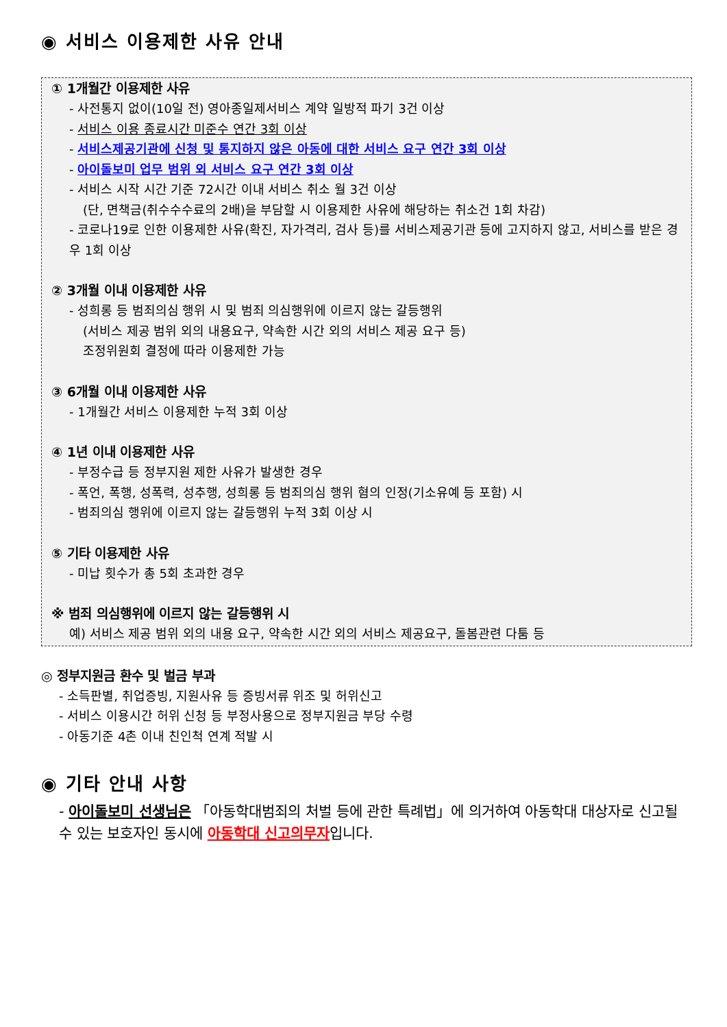◉ 서비스 이용제한 사유 안내
① 1개월간 이용제한 사유
- 사전통지 없이(10일 전) 영아종일제서비스 계약 일방적 파기 3건 이상
- 서비스 이용 종료시간 미준수 연간 3회 이상
- 서비스제공기관에 신청 및 통지하지 않은 아동에 대한 서비스 요구 연간 3회 이상
- 아이돌보미 업무 범위 외 서비스 요구 연간 3회 이상
- 서비스 시작 시간 기준 72시간 이내 서비스 취소 월 3건 이상
(단, 면책금(취수수수료의 2배)을 부담할 시 이용제한 사유에 해당하는 취소건 1회 차감)
- 코로나19로 인한 이용제한 사유(확진, 자가격리, 검사 등)를 서비스제공기관 등에 고지하지 않고, 서비스를 받은 경우 1회 이상
② 3개월 이내 이용제한 사유
- 성희롱 등 범죄의심 행위 시 및 범죄 의심행위에 이르지 않는 갈등행위
(서비스 제공 범위 외의 내용요구, 약속한 시간 외의 서비스 제공 요구 등)
조정위원회 결정에 따라 이용제한 가능
③ 6개월 이내 이용제한 사유
- 1개월간 서비스 이용제한 누적 3회 이상
④ 1년 이내 이용제한 사유
- 부정수급 등 정부지원 제한 사유가 발생한 경우
- 폭언, 폭행, 성폭력, 성추행, 성희롱 등 범죄의심 행위 혐의 인정(기소유예 등 포함) 시
- 범죄의심 행위에 이르지 않는 갈등행위 누적 3회 이상 시
⑤ 기타 이용제한 사유
- 미납 횟수가 총 5회 초과한 경우
※ 범죄 의심행위에 이르지 않는 갈등행위 시
예) 서비스 제공 범위 외의 내용 요구, 약속한 시간 외의 서비스 제공요구, 돌봄관련 다툼 등
◎ 정부지원금 환수 및 벌금 부과
- 소득판별, 취업증빙, 지원사유 등 증빙서류 위조 및 허위신고
- 서비스 이용시간 허위 신청 등 부정사용으로 정부지원금 부당 수령
- 아동기준 4촌 이내 친인척 연계 적발 시
◉ 기타 안내 사항
- 아이돌보미 선생님은 「아동학대범죄의 처벌 등에 관한 특례법」에 의거하여 아동학대 대상자로 신고될 수 있는 보호자인 동시에 아동학대 신고의무자입니다.